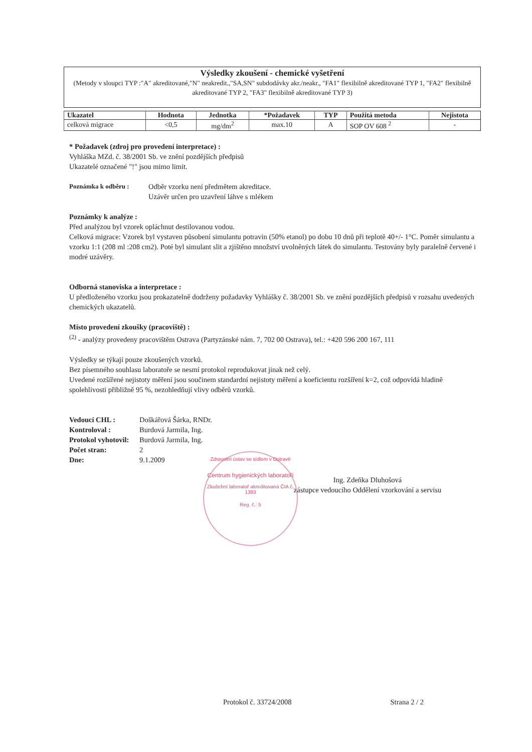Výsledky zkoušení - chemické vyšetření
(Metody v sloupci TYP :"A" akreditované,"N" neakredit.,"SA,SN" subdodávky akr./neakr., "FA1" flexibilně akreditované TYP 1, "FA2" flexibilně akreditované TYP 2, "FA3" flexibilně akreditované TYP 3)
| Ukazatel | Hodnota | Jednotka | *Požadavek | TYP | Použitá metoda | Nejistota |
| --- | --- | --- | --- | --- | --- | --- |
| celková migrace | <0,5 | mg/dm<sup>2</sup> | max.10 | A | SOP OV 608 <sup>2</sup> | - |
* Požadavek (zdroj pro provedení interpretace) :
Vyhláška MZd. č. 38/2001 Sb. ve znění pozdějších předpisů
Ukazatelé označené "!" jsou mimo limit.
Poznámka k odběru : Odběr vzorku není předmětem akreditace.
Uzávěr určen pro uzavření láhve s mlékem
Poznámky k analýze :
Před analýzou byl vzorek opláchnut destilovanou vodou.
Celková migrace: Vzorek byl vystaven působení simulantu potravin (50% etanol) po dobu 10 dnů při teplotě 40+/- 1°C. Poměr simulantu a vzorku 1:1 (208 ml :208 cm2). Poté byl simulant slit a zjištěno množství uvolněných látek do simulantu. Testovány byly paralelně červené i modré uzávěry.
Odborná stanoviska a interpretace :
U předloženého vzorku jsou prokazatelně dodrženy požadavky Vyhlášky č. 38/2001 Sb. ve znění pozdějších předpisů v rozsahu uvedených chemických ukazatelů.
Místo provedení zkoušky (pracoviště) :
<sup>(2)</sup> - analýzy provedeny pracovištěm Ostrava (Partyzánské nám. 7, 702 00 Ostrava), tel.: +420 596 200 167, 111
Výsledky se týkají pouze zkoušených vzorků.
Bez písemného souhlasu laboratoře se nesmí protokol reprodukovat jinak než celý.
Uvedené rozšířené nejistoty měření jsou součinem standardní nejistoty měření a koeficientu rozšíření k=2, což odpovídá hladině spolehlivosti přibližně 95 %, nezohledňují vlivy odběrů vzorků.
Vedoucí CHL : Doškářová Šárka, RNDr. Kontroloval : Burdová Jarmila, Ing. Protokol vyhotovil: Burdová Jarmila, Ing. Počet stran: 2 Dne: 9.1.2009
Ing. Zdeňka Dluhošová
zástupce vedoucího Oddělení vzorkování a servisu
Zdravotní ústav se sídlem v Ostravě
Centrum hygienických laboratoří
Zkušební laboratoř akreditovaná ČIA č. 1393
Reg. č.: 5
Protokol č. 33724/2008 Strana 2 / 2